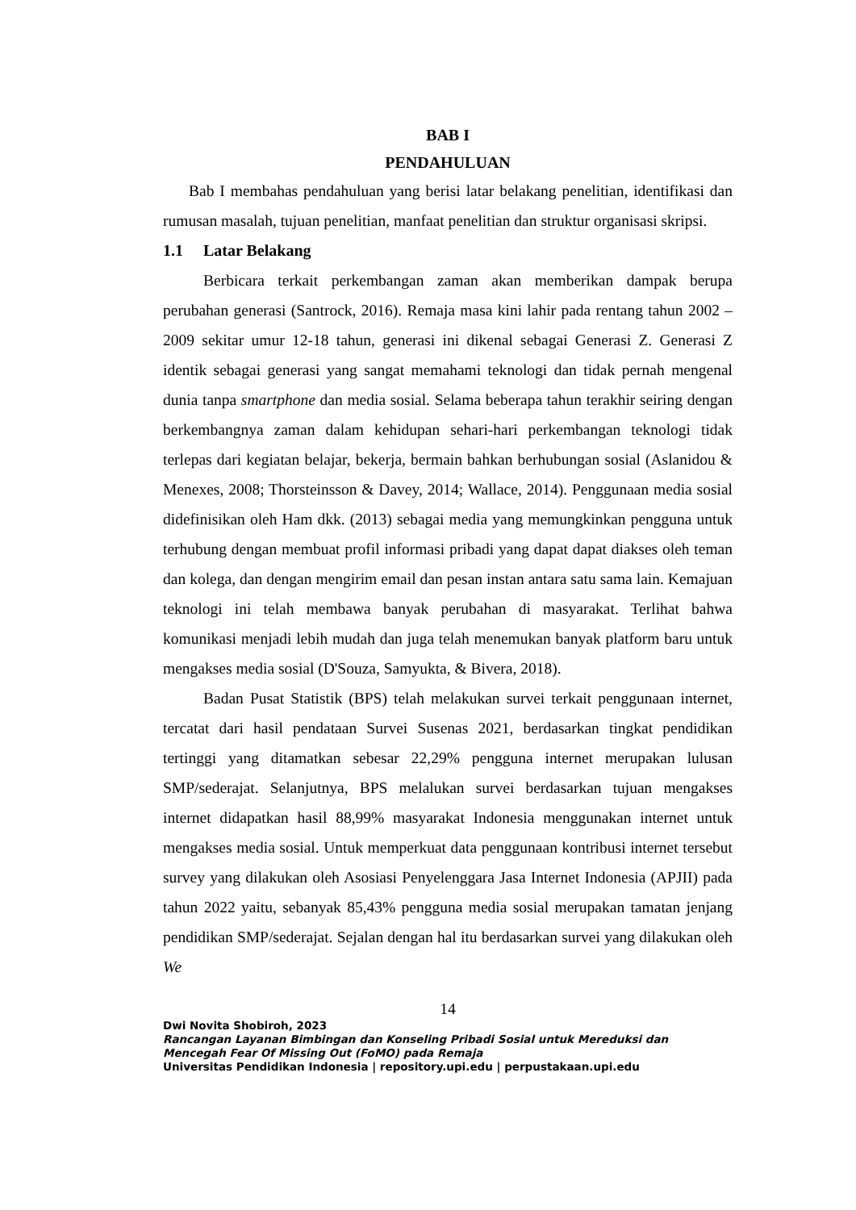BAB I
PENDAHULUAN
Bab I membahas pendahuluan yang berisi latar belakang penelitian, identifikasi dan rumusan masalah, tujuan penelitian, manfaat penelitian dan struktur organisasi skripsi.
1.1 Latar Belakang
Berbicara terkait perkembangan zaman akan memberikan dampak berupa perubahan generasi (Santrock, 2016). Remaja masa kini lahir pada rentang tahun 2002 – 2009 sekitar umur 12-18 tahun, generasi ini dikenal sebagai Generasi Z. Generasi Z identik sebagai generasi yang sangat memahami teknologi dan tidak pernah mengenal dunia tanpa smartphone dan media sosial. Selama beberapa tahun terakhir seiring dengan berkembangnya zaman dalam kehidupan sehari-hari perkembangan teknologi tidak terlepas dari kegiatan belajar, bekerja, bermain bahkan berhubungan sosial (Aslanidou & Menexes, 2008; Thorsteinsson & Davey, 2014; Wallace, 2014). Penggunaan media sosial didefinisikan oleh Ham dkk. (2013) sebagai media yang memungkinkan pengguna untuk terhubung dengan membuat profil informasi pribadi yang dapat dapat diakses oleh teman dan kolega, dan dengan mengirim email dan pesan instan antara satu sama lain. Kemajuan teknologi ini telah membawa banyak perubahan di masyarakat. Terlihat bahwa komunikasi menjadi lebih mudah dan juga telah menemukan banyak platform baru untuk mengakses media sosial (D'Souza, Samyukta, & Bivera, 2018).
Badan Pusat Statistik (BPS) telah melakukan survei terkait penggunaan internet, tercatat dari hasil pendataan Survei Susenas 2021, berdasarkan tingkat pendidikan tertinggi yang ditamatkan sebesar 22,29% pengguna internet merupakan lulusan SMP/sederajat. Selanjutnya, BPS melalukan survei berdasarkan tujuan mengakses internet didapatkan hasil 88,99% masyarakat Indonesia menggunakan internet untuk mengakses media sosial. Untuk memperkuat data penggunaan kontribusi internet tersebut survey yang dilakukan oleh Asosiasi Penyelenggara Jasa Internet Indonesia (APJII) pada tahun 2022 yaitu, sebanyak 85,43% pengguna media sosial merupakan tamatan jenjang pendidikan SMP/sederajat. Sejalan dengan hal itu berdasarkan survei yang dilakukan oleh We
14
Dwi Novita Shobiroh, 2023
Rancangan Layanan Bimbingan dan Konseling Pribadi Sosial untuk Mereduksi dan Mencegah Fear Of Missing Out (FoMO) pada Remaja
Universitas Pendidikan Indonesia | repository.upi.edu | perpustakaan.upi.edu